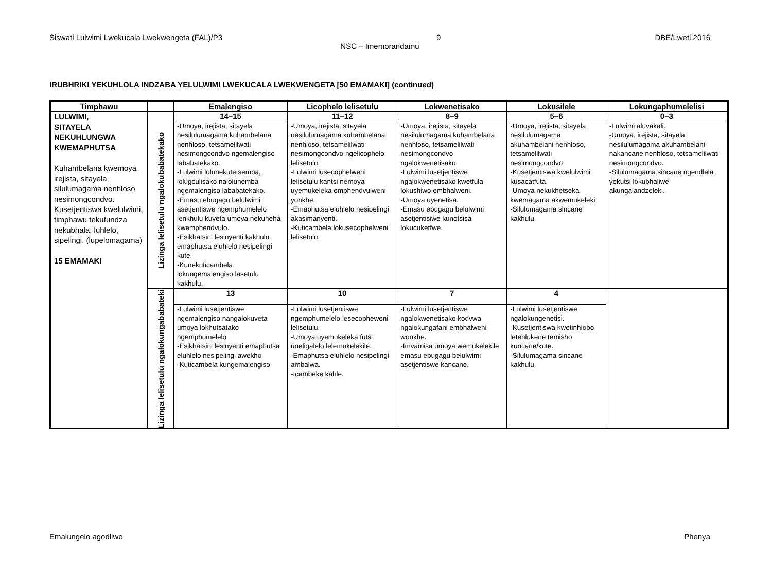Siswati Lulwimi Lwekucala Lwekwengeta (FAL)/P3 DBE/Lweti 2016
9
NSC – Imemorandamu
IRUBHRIKI YEKUHLOLA INDZABA YELULWIMI LWEKUCALA LWEKWENGETA [50 EMAMAKI] (continued)
| Timphawu | | Emalengiso | Licophelo lelisetulu | Lokwenetisako | Lokusilele | Lokungaphumelelisi |
| --- | --- | --- | --- | --- | --- | --- |
| LULWIMI, SITAYELA NEKUHLUNGWA KWEMAPHUTSA Kuhambelana kwemoya irejista, sitayela, silulumagama nenhloso nesimongcondvo. Kusetjentiswa kwelulwimi, timphawu tekufundza nekubhala, luhlelo, sipelingi. (lupelomagama) 15 EMAMAKI | Lizinga lelisetulu ngalokubabatekako | 14–15 | 11–12 | 8–9 | 5–6 | 0–3 |
| | | -Umoya, irejista, sitayela nesilulumagama kuhambelana nenhloso, tetsamelilwati nesimongcondvo ngemalengiso lababatekako. -Lulwimi lolunekutetsemba, lolugculisako nalolunemba ngemalengiso lababatekako. -Emasu ebugagu belulwimi asetjentiswe ngemphumelelo lenkhulu kuveta umoya nekuheha kwemphendvulo. -Esikhatsini lesinyenti kakhulu emaphutsa eluhlelo nesipelingi kute. -Kunekuticambela lokungemalengiso lasetulu kakhulu. | -Umoya, irejista, sitayela nesilulumagama kuhambelana nenhloso, tetsamelilwati nesimongcondvo ngelicophelo lelisetulu. -Lulwimi lusecophelweni lelisetulu kantsi nemoya uyemukeleka emphendvulweni yonkhe. -Emaphutsa eluhlelo nesipelingi akasimanyenti. -Kuticambela lokusecophelweni lelisetulu. | -Umoya, irejista, sitayela nesilulumagama kuhambelana nenhloso, tetsamelilwati nesimongcondvo ngalokwenetisako. -Lulwimi lusetjentiswe ngalokwenetisako kwetfula lokushiwo embhalweni. -Umoya uyenetisa. -Emasu ebugagu belulwimi asetjentisiwe kunotsisa lokucuketfwe. | -Umoya, irejista, sitayela nesilulumagama akuhambelani nenhloso, tetsamelilwati nesimongcondvo. -Kusetjentiswa kwelulwimi kusacatfuta. -Umoya nekukhetseka kwemagama akwemukeleki. -Silulumagama sincane kakhulu. | -Lulwimi aluvakali. -Umoya, irejista, sitayela nesilulumagama akuhambelani nakancane nenhloso, tetsamelilwati nesimongcondvo. -Silulumagama sincane ngendlela yekutsi lokubhaliwe akungalandzeleki. |
| | Lizinga lelisetulu ngalokungababateki | 13 | 10 | 7 | 4 | |
| | | -Lulwimi lusetjentiswe ngemalengiso nangalokuveta umoya lokhutsatako ngemphumelelo -Esikhatsini lesinyenti emaphutsa eluhlelo nesipelingi awekho -Kuticambela kungemalengiso | -Lulwimi lusetjentiswe ngemphumelelo lesecopheweni lelisetulu. -Umoya uyemukeleka futsi uneligalelo lelemukelekile. -Emaphutsa eluhlelo nesipelingi ambalwa. -Icambeke kahle. | -Lulwimi lusetjentiswe ngalokwenetisako kodvwa ngalokungafani embhalweni wonkhe. -Imvamisa umoya wemukelekile, emasu ebugagu belulwimi asetjentiswe kancane. | -Lulwimi lusetjentiswe ngalokungenetisi. -Kusetjentiswa kwetinhlobo letehlukene temisho kuncane/kute. -Silulumagama sincane kakhulu. | |
Emalungelo agodliwe Phenya